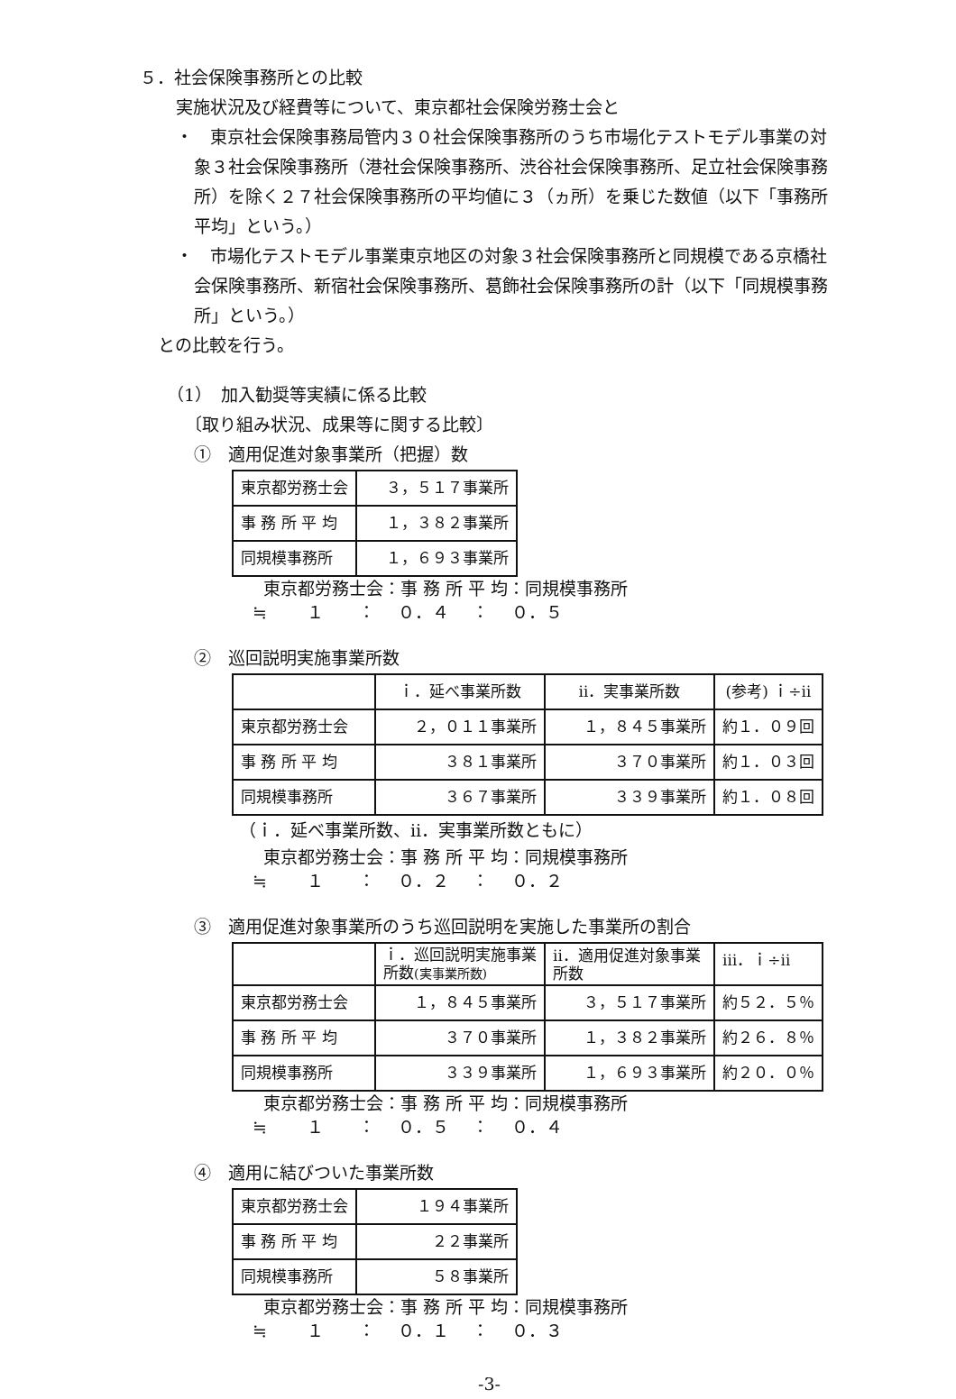５．社会保険事務所との比較
実施状況及び経費等について、東京都社会保険労務士会と
・　東京社会保険事務局管内３０社会保険事務所のうち市場化テストモデル事業の対象３社会保険事務所（港社会保険事務所、渋谷社会保険事務所、足立社会保険事務所）を除く２７社会保険事務所の平均値に３（ヵ所）を乗じた数値（以下「事務所平均」という。）
・　市場化テストモデル事業東京地区の対象３社会保険事務所と同規模である京橋社会保険事務所、新宿社会保険事務所、葛飾社会保険事務所の計（以下「同規模事務所」という。）
との比較を行う。
（1）　加入勧奨等実績に係る比較
〔取り組み状況、成果等に関する比較〕
①　適用促進対象事業所（把握）数
| 東京都労務士会 | ３，５１７事業所 |
| 事 務 所 平 均 | １，３８２事業所 |
| 同規模事務所 | １，６９３事業所 |
東京都労務士会：事 務 所 平 均：同規模事務所 ≒　　 １　　：　 ０．４　 ：　 ０．５
②　巡回説明実施事業所数
| | ｉ．延べ事業所数 | ⅱ．実事業所数 | (参考) ｉ÷ⅱ |
| 東京都労務士会 | ２，０１１事業所 | １，８４５事業所 | 約１．０９回 |
| 事 務 所 平 均 | ３８１事業所 | ３７０事業所 | 約１．０３回 |
| 同規模事務所 | ３６７事業所 | ３３９事業所 | 約１．０８回 |
（ｉ．延べ事業所数、ⅱ．実事業所数ともに）
東京都労務士会：事 務 所 平 均：同規模事務所 ≒　　 １　　：　 ０．２　 ：　 ０．２
③　適用促進対象事業所のうち巡回説明を実施した事業所の割合
| | ｉ．巡回説明実施事業所数 (実事業所数) | ⅱ．適用促進対象事業所数 | ⅲ．ｉ÷ⅱ |
| 東京都労務士会 | １，８４５事業所 | ３，５１７事業所 | 約５２．５％ |
| 事 務 所 平 均 | ３７０事業所 | １，３８２事業所 | 約２６．８％ |
| 同規模事務所 | ３３９事業所 | １，６９３事業所 | 約２０．０％ |
東京都労務士会：事 務 所 平 均：同規模事務所 ≒　　 １　　：　 ０．５　 ：　 ０．４
④　適用に結びついた事業所数
| 東京都労務士会 | １９４事業所 |
| 事 務 所 平 均 | ２２事業所 |
| 同規模事務所 | ５８事業所 |
東京都労務士会：事 務 所 平 均：同規模事務所 ≒　　 １　　：　 ０．１　 ：　 ０．３
-3-